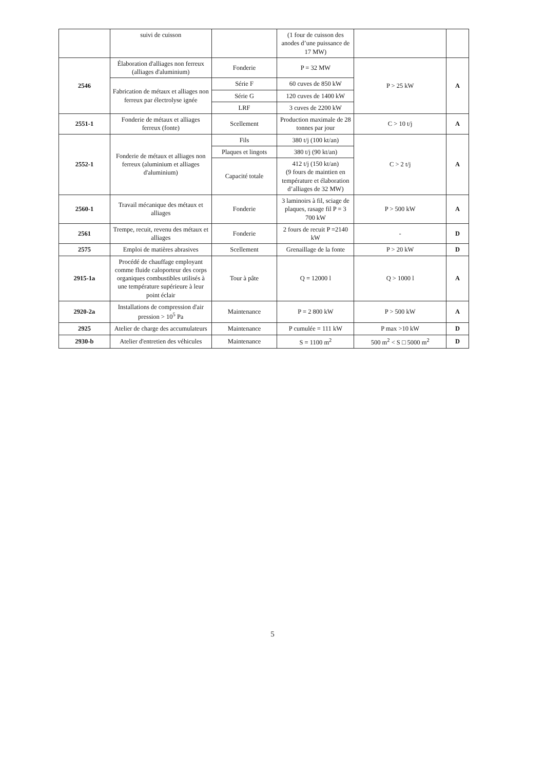| | suivi de cuisson | | (1 four de cuisson des anodes d’une puissance de 17 MW) | | |
| 2546 | Élaboration d'alliages non ferreux (alliages d'aluminium) | Fonderie | P = 32 MW | P > 25 kW | A |
| | Fabrication de métaux et alliages non ferreux par électrolyse ignée | Série F | 60 cuves de 850 kW | | |
| | | Série G | 120 cuves de 1400 kW | | |
| | | LRF | 3 cuves de 2200 kW | | |
| 2551-1 | Fonderie de métaux et alliages ferreux (fonte) | Scellement | Production maximale de 28 tonnes par jour | C > 10 t/j | A |
| 2552-1 | Fonderie de métaux et alliages non ferreux (aluminium et alliages d'aluminium) | Fils | 380 t/j (100 kt/an) | C > 2 t/j | A |
| | | Plaques et lingots | 380 t/j (90 kt/an) | | |
| | | Capacité totale | 412 t/j (150 kt/an) (9 fours de maintien en température et élaboration d’alliages de 32 MW) | | |
| 2560-1 | Travail mécanique des métaux et alliages | Fonderie | 3 laminoirs à fil, sciage de plaques, rasage fil P = 3 700 kW | P > 500 kW | A |
| 2561 | Trempe, recuit, revenu des métaux et alliages | Fonderie | 2 fours de recuit P =2140 kW | - | D |
| 2575 | Emploi de matières abrasives | Scellement | Grenaillage de la fonte | P > 20 kW | D |
| 2915-1a | Procédé de chauffage employant comme fluide caloporteur des corps organiques combustibles utilisés à une température supérieure à leur point éclair | Tour à pâte | Q = 12000 l | Q > 1000 l | A |
| 2920-2a | Installations de compression d'air pression > 10<sup>5</sup> Pa | Maintenance | P = 2 800 kW | P > 500 kW | A |
| 2925 | Atelier de charge des accumulateurs | Maintenance | P cumulée = 111 kW | P max >10 kW | D |
| 2930-b | Atelier d'entretien des véhicules | Maintenance | S = 1100 m<sup>2</sup> | 500 m<sup>2</sup> < S □ 5000 m<sup>2</sup> | D |
5